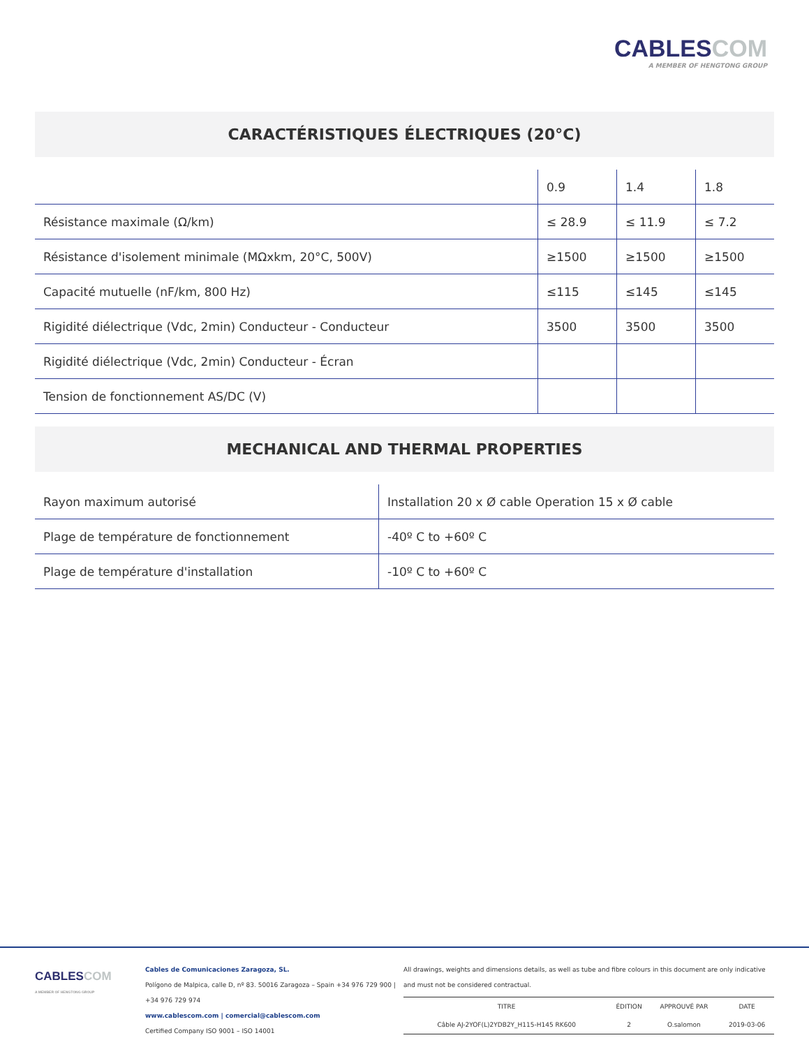CABLESCOM
A MEMBER OF HENGTONG GROUP
CARACTÉRISTIQUES ÉLECTRIQUES (20°C)
| | 0.9 | 1.4 | 1.8 |
| Résistance maximale (Ω/km) | ≤ 28.9 | ≤ 11.9 | ≤ 7.2 |
| Résistance d'isolement minimale (MΩxkm, 20°C, 500V) | ≥1500 | ≥1500 | ≥1500 |
| Capacité mutuelle (nF/km, 800 Hz) | ≤115 | ≤145 | ≤145 |
| Rigidité diélectrique (Vdc, 2min) Conducteur - Conducteur | 3500 | 3500 | 3500 |
| Rigidité diélectrique (Vdc, 2min) Conducteur - Écran | | | |
| Tension de fonctionnement AS/DC (V) | | | |
MECHANICAL AND THERMAL PROPERTIES
| Rayon maximum autorisé | Installation 20 x Ø cable Operation 15 x Ø cable |
| Plage de température de fonctionnement | -40º C to +60º C |
| Plage de température d'installation | -10º C to +60º C |
CABLESCOM
A MEMBER OF HENGTONG GROUP
Cables de Comunicaciones Zaragoza, SL.
Polígono de Malpica, calle D, nº 83. 50016 Zaragoza – Spain +34 976 729 900 |
+34 976 729 974
www.cablescom.com | comercial@cablescom.com
Certified Company ISO 9001 – ISO 14001
All drawings, weights and dimensions details, as well as tube and fibre colours in this document are only indicative and must not be considered contractual.
| TITRE | ÉDITION | APPROUVÉ PAR | DATE |
| Câble AJ-2YOF(L)2YDB2Y_H115-H145 RK600 | 2 | O.salomon | 2019-03-06 |